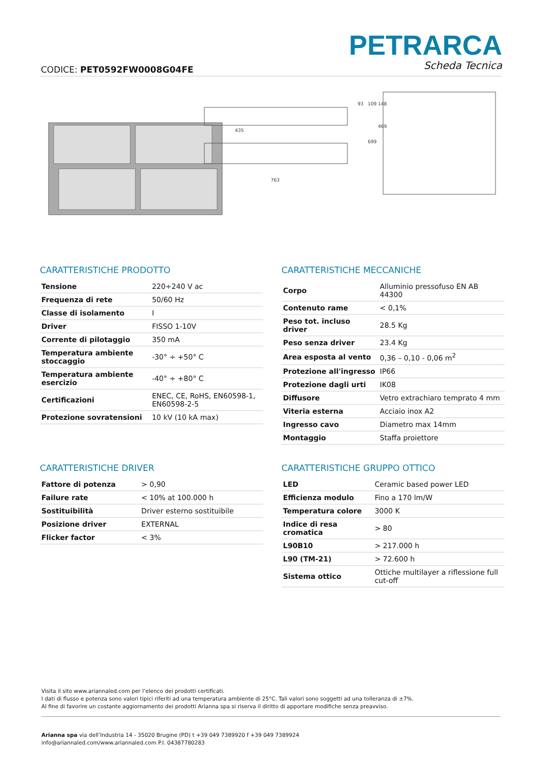CODICE: PET0592FW0008G04FE
PETRARCA
Scheda Tecnica
435
763
93
109
148
699
469
CARATTERISTICHE PRODOTTO
| Tensione | 220÷240 V ac |
| Frequenza di rete | 50/60 Hz |
| Classe di isolamento | I |
| Driver | FISSO 1-10V |
| Corrente di pilotaggio | 350 mA |
| Temperatura ambiente stoccaggio | -30° ÷ +50° C |
| Temperatura ambiente esercizio | -40° ÷ +80° C |
| Certificazioni | ENEC, CE, RoHS, EN60598-1, EN60598-2-5 |
| Protezione sovratensioni | 10 kV (10 kA max) |
CARATTERISTICHE MECCANICHE
| Corpo | Alluminio pressofuso EN AB 44300 |
| Contenuto rame | < 0,1% |
| Peso tot. incluso driver | 28.5 Kg |
| Peso senza driver | 23.4 Kg |
| Area esposta al vento | 0,36 – 0,10 - 0,06 m<sup>2</sup> |
| Protezione all'ingresso | IP66 |
| Protezione dagli urti | IK08 |
| Diffusore | Vetro extrachiaro temprato 4 mm |
| Viteria esterna | Acciaio inox A2 |
| Ingresso cavo | Diametro max 14mm |
| Montaggio | Staffa proiettore |
CARATTERISTICHE DRIVER
| Fattore di potenza | > 0,90 |
| Failure rate | < 10% at 100.000 h |
| Sostituibilità | Driver esterno sostituibile |
| Posizione driver | EXTERNAL |
| Flicker factor | < 3% |
CARATTERISTICHE GRUPPO OTTICO
| LED | Ceramic based power LED |
| Efficienza modulo | Fino a 170 lm/W |
| Temperatura colore | 3000 K |
| Indice di resa cromatica | > 80 |
| L90B10 | > 217.000 h |
| L90 (TM-21) | > 72.600 h |
| Sistema ottico | Ottiche multilayer a riflessione full cut-off |
Visita il sito www.ariannaled.com per l’elenco dei prodotti certificati.
I dati di flusso e potenza sono valori tipici riferiti ad una temperatura ambiente di 25°C. Tali valori sono soggetti ad una tolleranza di ±7%.
Al fine di favorire un costante aggiornamento dei prodotti Arianna spa si riserva il diritto di apportare modifiche senza preavviso.
Arianna spa via dell’Industria 14 - 35020 Brugine (PD) t +39 049 7389920 f +39 049 7389924
info@ariannaled.com/www.ariannaled.com P.I. 04387780283